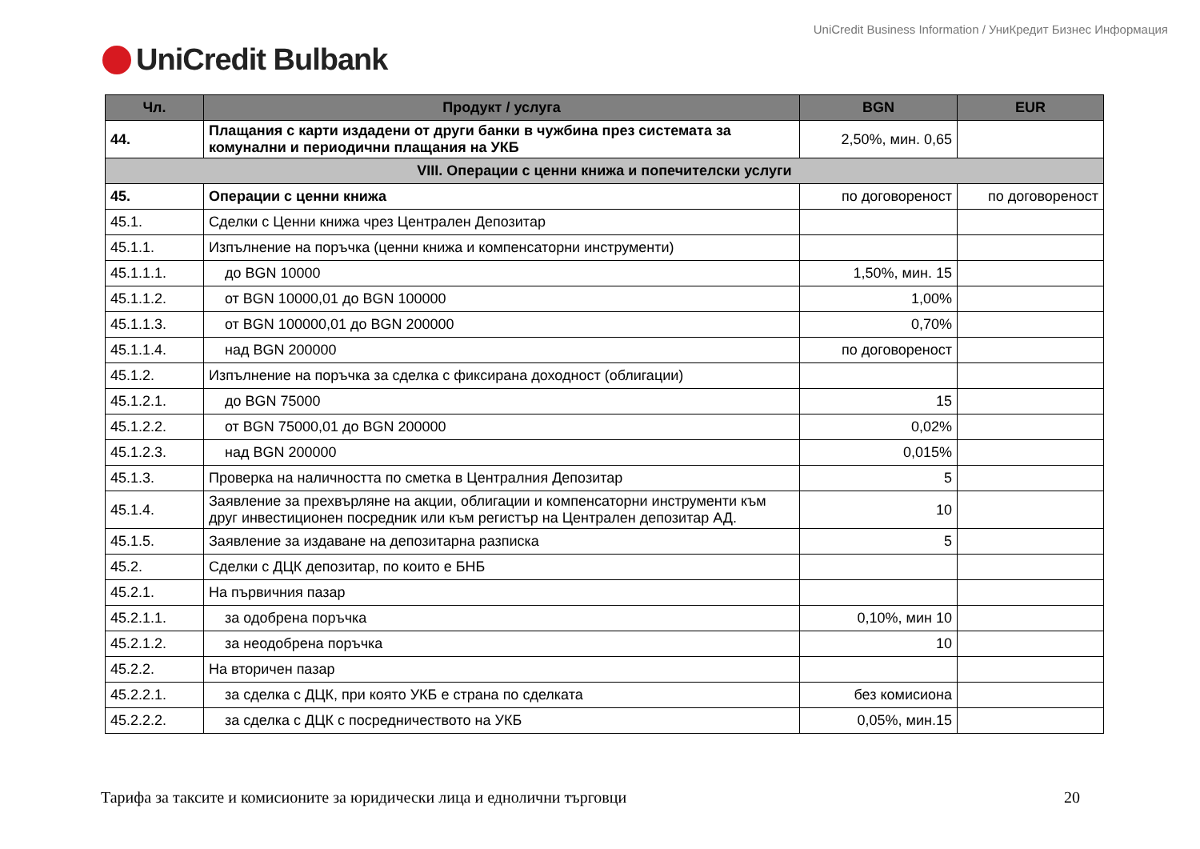UniCredit Business Information / УниКредит Бизнес Информация
UniCredit Bulbank
| Чл. | Продукт / услуга | BGN | EUR |
| --- | --- | --- | --- |
| 44. | Плащания с карти издадени от други банки в чужбина през системата за комунални и периодични плащания на УКБ | 2,50%, мин. 0,65 | |
| VIII. Операции с ценни книжа и попечителски услуги | | | |
| 45. | Операции с ценни книжа | по договореност | по договореност |
| 45.1. | Сделки с Ценни книжа чрез Централен Депозитар | | |
| 45.1.1. | Изпълнение на поръчка (ценни книжа и компенсаторни инструменти) | | |
| 45.1.1.1. | до BGN 10000 | 1,50%, мин. 15 | |
| 45.1.1.2. | от BGN 10000,01 до BGN 100000 | 1,00% | |
| 45.1.1.3. | от BGN 100000,01 до BGN 200000 | 0,70% | |
| 45.1.1.4. | над BGN 200000 | по договореност | |
| 45.1.2. | Изпълнение на поръчка за сделка с фиксирана доходност (облигации) | | |
| 45.1.2.1. | до BGN 75000 | 15 | |
| 45.1.2.2. | от BGN 75000,01 до BGN 200000 | 0,02% | |
| 45.1.2.3. | над BGN 200000 | 0,015% | |
| 45.1.3. | Проверка на наличността по сметка в Централния Депозитар | 5 | |
| 45.1.4. | Заявление за прехвърляне на акции, облигации и компенсаторни инструменти към друг инвестиционен посредник или към регистър на Централен депозитар АД. | 10 | |
| 45.1.5. | Заявление за издаване на депозитарна разписка | 5 | |
| 45.2. | Сделки с ДЦК депозитар, по които е БНБ | | |
| 45.2.1. | На първичния пазар | | |
| 45.2.1.1. | за одобрена поръчка | 0,10%, мин 10 | |
| 45.2.1.2. | за неодобрена поръчка | 10 | |
| 45.2.2. | На вторичен пазар | | |
| 45.2.2.1. | за сделка с ДЦК, при която УКБ е страна по сделката | без комисиона | |
| 45.2.2.2. | за сделка с ДЦК с посредничеството на УКБ | 0,05%, мин.15 | |
Тарифа за таксите и комисионите за юридически лица и еднолични търговци 20